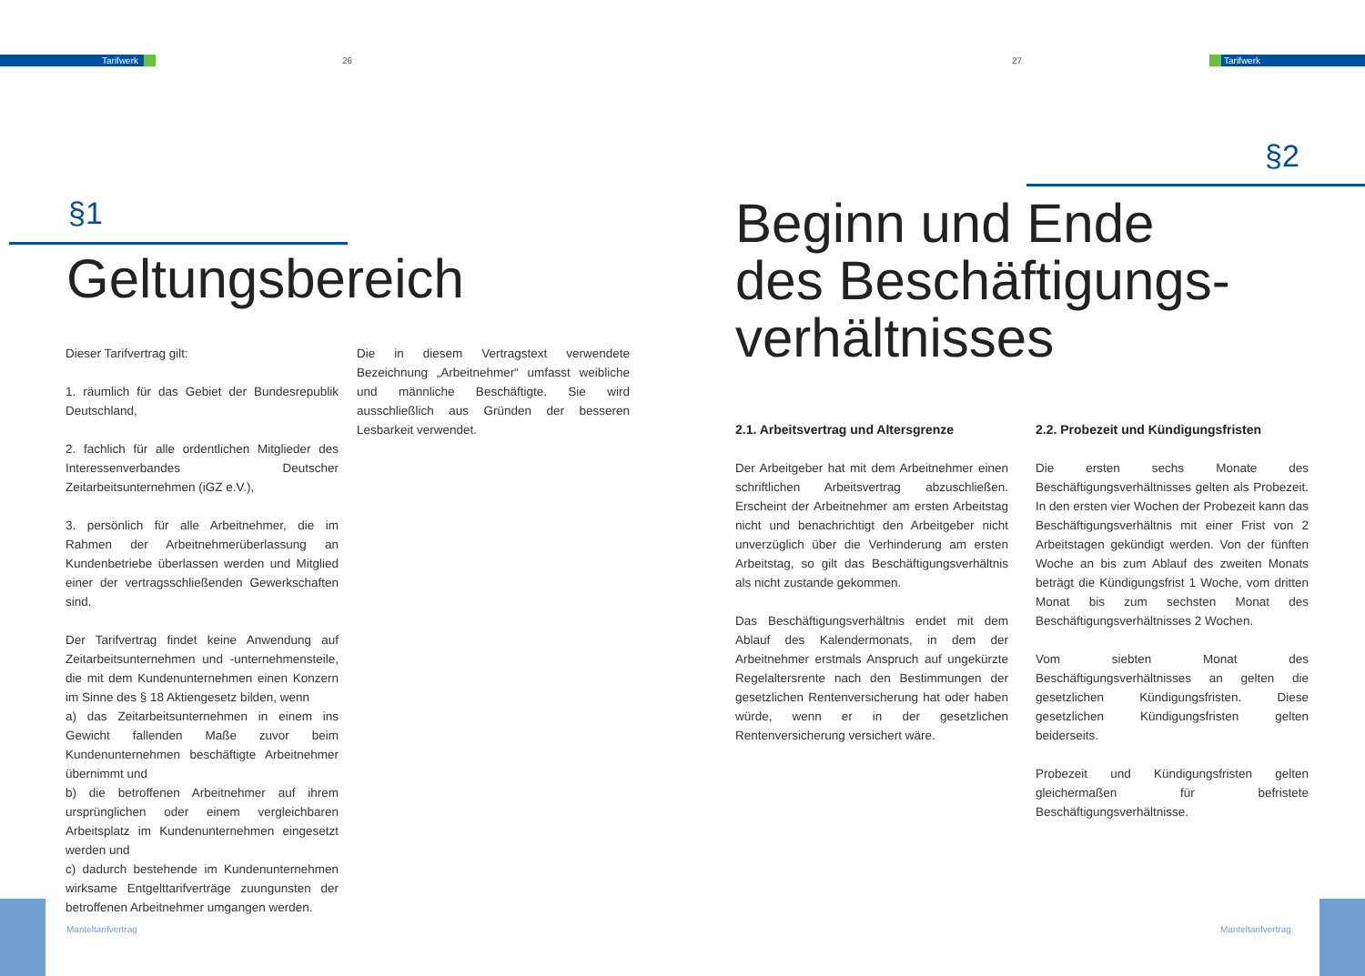Tarifwerk 26
§1
Geltungsbereich
Dieser Tarifvertrag gilt:
1. räumlich für das Gebiet der Bundesrepublik Deutschland,
2. fachlich für alle ordentlichen Mitglieder des Interessenverbandes Deutscher Zeitarbeitsunternehmen (iGZ e.V.),
3. persönlich für alle Arbeitnehmer, die im Rahmen der Arbeitnehmerüberlassung an Kundenbetriebe überlassen werden und Mitglied einer der vertragsschließenden Gewerkschaften sind.
Der Tarifvertrag findet keine Anwendung auf Zeitarbeitsunternehmen und -unternehmensteile, die mit dem Kundenunternehmen einen Konzern im Sinne des § 18 Aktiengesetz bilden, wenn
a) das Zeitarbeitsunternehmen in einem ins Gewicht fallenden Maße zuvor beim Kundenunternehmen beschäftigte Arbeitnehmer übernimmt und
b) die betroffenen Arbeitnehmer auf ihrem ursprünglichen oder einem vergleichbaren Arbeitsplatz im Kundenunternehmen eingesetzt werden und
c) dadurch bestehende im Kundenunternehmen wirksame Entgelttarifverträge zuungunsten der betroffenen Arbeitnehmer umgangen werden.
Die in diesem Vertragstext verwendete Bezeichnung „Arbeitnehmer“ umfasst weibliche und männliche Beschäftigte. Sie wird ausschließlich aus Gründen der besseren Lesbarkeit verwendet.
Manteltarifvertrag
27 Tarifwerk
§2
Beginn und Ende
des Beschäftigungs-
verhältnisses
2.1. Arbeitsvertrag und Altersgrenze
Der Arbeitgeber hat mit dem Arbeitnehmer einen schriftlichen Arbeitsvertrag abzuschließen. Erscheint der Arbeitnehmer am ersten Arbeitstag nicht und benachrichtigt den Arbeitgeber nicht unverzüglich über die Verhinderung am ersten Arbeitstag, so gilt das Beschäftigungsverhältnis als nicht zustande gekommen.
Das Beschäftigungsverhältnis endet mit dem Ablauf des Kalendermonats, in dem der Arbeitnehmer erstmals Anspruch auf ungekürzte Regelaltersrente nach den Bestimmungen der gesetzlichen Rentenversicherung hat oder haben würde, wenn er in der gesetzlichen Rentenversicherung versichert wäre.
2.2. Probezeit und Kündigungsfristen
Die ersten sechs Monate des Beschäftigungsverhältnisses gelten als Probezeit. In den ersten vier Wochen der Probezeit kann das Beschäftigungsverhältnis mit einer Frist von 2 Arbeitstagen gekündigt werden. Von der fünften Woche an bis zum Ablauf des zweiten Monats beträgt die Kündigungsfrist 1 Woche, vom dritten Monat bis zum sechsten Monat des Beschäftigungsverhältnisses 2 Wochen.
Vom siebten Monat des Beschäftigungsverhältnisses an gelten die gesetzlichen Kündigungsfristen. Diese gesetzlichen Kündigungsfristen gelten beiderseits.
Probezeit und Kündigungsfristen gelten gleichermaßen für befristete Beschäftigungsverhältnisse.
Manteltarifvertrag